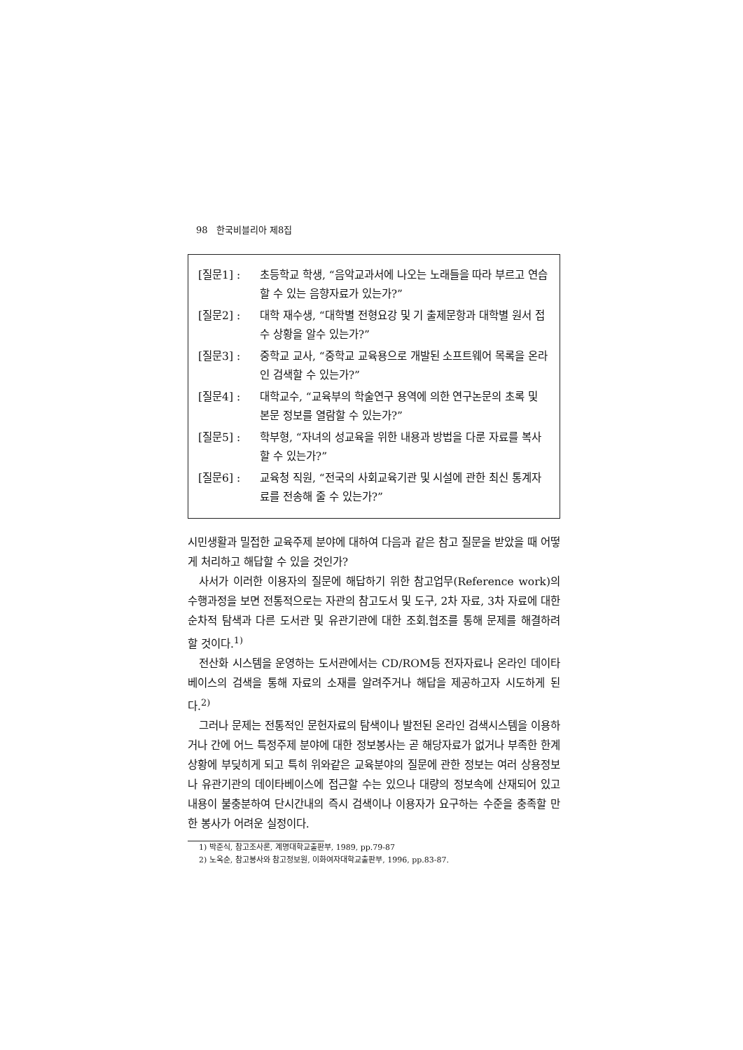98 한국비블리아 제8집
[질문1] : 초등학교 학생, “음악교과서에 나오는 노래들을 따라 부르고 연습할 수 있는 음향자료가 있는가?”
[질문2] : 대학 재수생, “대학별 전형요강 및 기 출제문항과 대학별 원서 접수 상황을 알수 있는가?”
[질문3] : 중학교 교사, “중학교 교육용으로 개발된 소프트웨어 목록을 온라인 검색할 수 있는가?”
[질문4] : 대학교수, “교육부의 학술연구 용역에 의한 연구논문의 초록 및 본문 정보를 열람할 수 있는가?”
[질문5] : 학부형, “자녀의 성교육을 위한 내용과 방법을 다룬 자료를 복사할 수 있는가?”
[질문6] : 교육청 직원, “전국의 사회교육기관 및 시설에 관한 최신 통계자료를 전송해 줄 수 있는가?”
시민생활과 밀접한 교육주제 분야에 대하여 다음과 같은 참고 질문을 받았을 때 어떻게 처리하고 해답할 수 있을 것인가?
사서가 이러한 이용자의 질문에 해답하기 위한 참고업무(Reference work)의 수행과정을 보면 전통적으로는 자관의 참고도서 및 도구, 2차 자료, 3차 자료에 대한 순차적 탐색과 다른 도서관 및 유관기관에 대한 조회.협조를 통해 문제를 해결하려 할 것이다.<sup>1)</sup>
전산화 시스템을 운영하는 도서관에서는 CD/ROM등 전자자료나 온라인 데이타베이스의 검색을 통해 자료의 소재를 알려주거나 해답을 제공하고자 시도하게 된다.<sup>2)</sup>
그러나 문제는 전통적인 문헌자료의 탐색이나 발전된 온라인 검색시스템을 이용하거나 간에 어느 특정주제 분야에 대한 정보봉사는 곧 해당자료가 없거나 부족한 한계상황에 부딪히게 되고 특히 위와같은 교육분야의 질문에 관한 정보는 여러 상용정보나 유관기관의 데이타베이스에 접근할 수는 있으나 대량의 정보속에 산재되어 있고 내용이 불충분하여 단시간내의 즉시 검색이나 이용자가 요구하는 수준을 충족할 만한 봉사가 어려운 실정이다.
1) 박준식, 참고조사론, 계명대학교출판부, 1989, pp.79-87
2) 노옥순, 참고봉사와 참고정보원, 이화여자대학교출판부, 1996, pp.83-87.